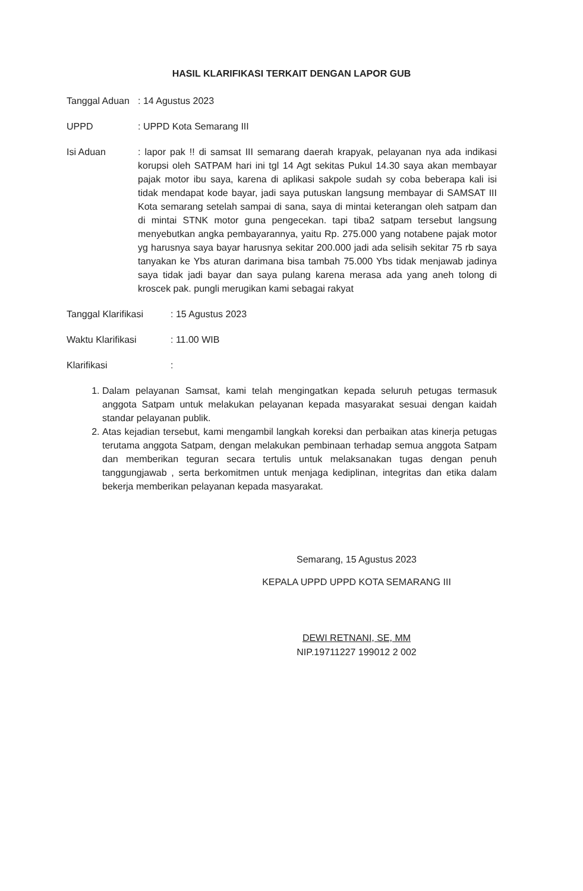HASIL KLARIFIKASI TERKAIT DENGAN LAPOR GUB
Tanggal Aduan
: 14 Agustus 2023
UPPD : UPPD Kota Semarang III
Isi Aduan : lapor pak !! di samsat III semarang daerah krapyak, pelayanan nya ada indikasi korupsi oleh SATPAM hari ini tgl 14 Agt sekitas Pukul 14.30 saya akan membayar pajak motor ibu saya, karena di aplikasi sakpole sudah sy coba beberapa kali isi tidak mendapat kode bayar, jadi saya putuskan langsung membayar di SAMSAT III Kota semarang setelah sampai di sana, saya di mintai keterangan oleh satpam dan di mintai STNK motor guna pengecekan. tapi tiba2 satpam tersebut langsung menyebutkan angka pembayarannya, yaitu Rp. 275.000 yang notabene pajak motor yg harusnya saya bayar harusnya sekitar 200.000 jadi ada selisih sekitar 75 rb saya tanyakan ke Ybs aturan darimana bisa tambah 75.000 Ybs tidak menjawab jadinya saya tidak jadi bayar dan saya pulang karena merasa ada yang aneh tolong di kroscek pak. pungli merugikan kami sebagai rakyat
Tanggal Klarifikasi
: 15 Agustus 2023
Waktu Klarifikasi : 11.00 WIB
Klarifikasi :
1. Dalam pelayanan Samsat, kami telah mengingatkan kepada seluruh petugas termasuk anggota Satpam untuk melakukan pelayanan kepada masyarakat sesuai dengan kaidah standar pelayanan publik.
2. Atas kejadian tersebut, kami mengambil langkah koreksi dan perbaikan atas kinerja petugas terutama anggota Satpam, dengan melakukan pembinaan terhadap semua anggota Satpam dan memberikan teguran secara tertulis untuk melaksanakan tugas dengan penuh tanggungjawab , serta berkomitmen untuk menjaga kediplinan, integritas dan etika dalam bekerja memberikan pelayanan kepada masyarakat.
Semarang, 15 Agustus 2023
KEPALA UPPD UPPD KOTA SEMARANG III
DEWI RETNANI, SE, MM
NIP.19711227 199012 2 002